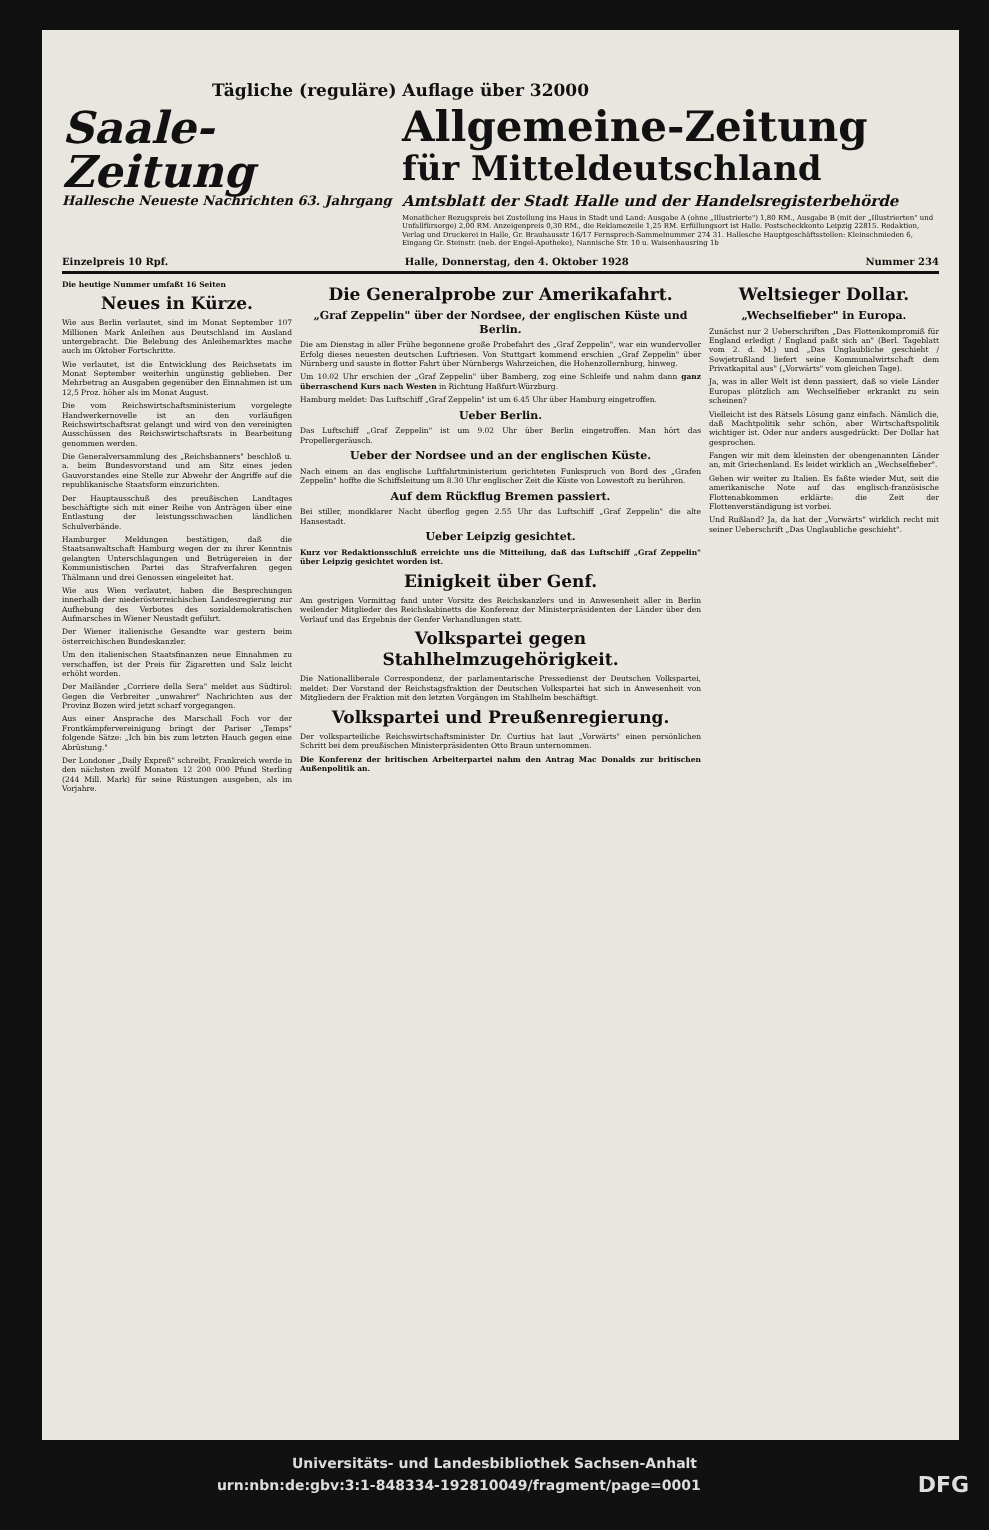Tägliche (reguläre) Auflage über 32000
Saale-Zeitung
Hallesche Neueste Nachrichten 63. Jahrgang
Allgemeine-Zeitung
für Mitteldeutschland
Amtsblatt der Stadt Halle und der Handelsregisterbehörde
Monatlicher Bezugspreis bei Zustellung ins Haus in Stadt und Land: Ausgabe A (ohne „Illustrierte") 1,80 RM., Ausgabe B (mit der „Illustrierten" und Unfallfürsorge) 2,00 RM. Anzeigenpreis 0,30 RM., die Reklamezeile 1,25 RM. Erfüllungsort ist Halle. Postscheckkonto Leipzig 22815. Redaktion, Verlag und Druckerei in Halle, Gr. Brauhausstr 16/17 Fernsprech-Sammelnummer 274 31. Hallesche Hauptgeschäftsstellen: Kleinschmieden 6, Eingang Gr. Steinstr. (neb. der Engel-Apotheke), Nannische Str. 10 u. Waisenhausring 1b
Einzelpreis 10 Rpf. Halle, Donnerstag, den 4. Oktober 1928 Nummer 234
Die heutige Nummer umfaßt 16 Seiten
Neues in Kürze.
Wie aus Berlin verlautet, sind im Monat September 107 Millionen Mark Anleihen aus Deutschland im Ausland untergebracht. Die Belebung des Anleihemarktes mache auch im Oktober Fortschritte.
Wie verlautet, ist die Entwicklung des Reichsetats im Monat September weiterhin ungünstig geblieben. Der Mehrbetrag an Ausgaben gegenüber den Einnahmen ist um 12,5 Proz. höher als im Monat August.
Die vom Reichswirtschaftsministerium vorgelegte Handwerkernovelle ist an den vorläufigen Reichswirtschaftsrat gelangt und wird von den vereinigten Ausschüssen des Reichswirtschaftsrats in Bearbeitung genommen werden.
Die Generalversammlung des „Reichsbanners" beschloß u. a. beim Bundesvorstand und am Sitz eines jeden Gauvorstandes eine Stelle zur Abwehr der Angriffe auf die republikanische Staatsform einzurichten.
Der Hauptausschuß des preußischen Landtages beschäftigte sich mit einer Reihe von Anträgen über eine Entlastung der leistungsschwachen ländlichen Schulverbände.
Hamburger Meldungen bestätigen, daß die Staatsanwaltschaft Hamburg wegen der zu ihrer Kenntnis gelangten Unterschlagungen und Betrügereien in der Kommunistischen Partei das Strafverfahren gegen Thälmann und drei Genossen eingeleitet hat.
Wie aus Wien verlautet, haben die Besprechungen innerhalb der niederösterreichischen Landesregierung zur Aufhebung des Verbotes des sozialdemokratischen Aufmarsches in Wiener Neustadt geführt.
Der Wiener italienische Gesandte war gestern beim österreichischen Bundeskanzler.
Um den italienischen Staatsfinanzen neue Einnahmen zu verschaffen, ist der Preis für Zigaretten und Salz leicht erhöht worden.
Der Mailänder „Corriere della Sera" meldet aus Südtirol: Gegen die Verbreiter „unwahrer" Nachrichten aus der Provinz Bozen wird jetzt scharf vorgegangen.
Aus einer Ansprache des Marschall Foch vor der Frontkämpfervereinigung bringt der Pariser „Temps" folgende Sätze: „Ich bin bis zum letzten Hauch gegen eine Abrüstung."
Der Londoner „Daily Expreß" schreibt, Frankreich werde in den nächsten zwölf Monaten 12 200 000 Pfund Sterling (244 Mill. Mark) für seine Rüstungen ausgeben, als im Vorjahre.
Die Generalprobe zur Amerikafahrt.
„Graf Zeppelin" über der Nordsee, der englischen Küste und Berlin.
Die am Dienstag in aller Frühe begonnene große Probefahrt des „Graf Zeppelin", war ein wundervoller Erfolg dieses neuesten deutschen Luftriesen. Von Stuttgart kommend erschien „Graf Zeppelin" über Nürnberg und sauste in flotter Fahrt über Nürnbergs Wahrzeichen, die Hohenzollernburg, hinweg.
Um 10.02 Uhr erschien der „Graf Zeppelin" über Bamberg, zog eine Schleife und nahm dann ganz überraschend Kurs nach Westen in Richtung Haßfurt-Würzburg.
Hamburg meldet: Das Luftschiff „Graf Zeppelin" ist um 6.45 Uhr über Hamburg eingetroffen.
Ueber Berlin.
Das Luftschiff „Graf Zeppelin" ist um 9.02 Uhr über Berlin eingetroffen. Man hört das Propellergeräusch.
Ueber der Nordsee und an der englischen Küste.
Nach einem an das englische Luftfahrtministerium gerichteten Funkspruch von Bord des „Grafen Zeppelin" hoffte die Schiffsleitung um 8.30 Uhr englischer Zeit die Küste von Lowestoft zu berühren.
Auf dem Rückflug Bremen passiert.
Bei stiller, mondklarer Nacht überflog gegen 2.55 Uhr das Luftschiff „Graf Zeppelin" die alte Hansestadt.
Ueber Leipzig gesichtet.
Kurz vor Redaktionsschluß erreichte uns die Mitteilung, daß das Luftschiff „Graf Zeppelin" über Leipzig gesichtet worden ist.
Einigkeit über Genf.
Am gestrigen Vormittag fand unter Vorsitz des Reichskanzlers und in Anwesenheit aller in Berlin weilender Mitglieder des Reichskabinetts die Konferenz der Ministerpräsidenten der Länder über den Verlauf und das Ergebnis der Genfer Verhandlungen statt.
Volkspartei gegen Stahlhelmzugehörigkeit.
Die Nationalliberale Correspondenz, der parlamentarische Pressedienst der Deutschen Volkspartei, meldet: Der Vorstand der Reichstagsfraktion der Deutschen Volkspartei hat sich in Anwesenheit von Mitgliedern der Fraktion mit den letzten Vorgängen im Stahlhelm beschäftigt.
Volkspartei und Preußenregierung.
Der volksparteiliche Reichswirtschaftsminister Dr. Curtius hat laut „Vorwärts" einen persönlichen Schritt bei dem preußischen Ministerpräsidenten Otto Braun unternommen.
Die Konferenz der britischen Arbeiterpartei nahm den Antrag Mac Donalds zur britischen Außenpolitik an.
Weltsieger Dollar.
„Wechselfieber" in Europa.
Zunächst nur 2 Ueberschriften „Das Flottenkompromiß für England erledigt / England paßt sich an" (Berl. Tageblatt vom 2. d. M.) und „Das Unglaubliche geschieht / Sowjetrußland liefert seine Kommunalwirtschaft dem Privatkapital aus" („Vorwärts" vom gleichen Tage).
Ja, was in aller Welt ist denn passiert, daß so viele Länder Europas plötzlich am Wechselfieber erkrankt zu sein scheinen?
Vielleicht ist des Rätsels Lösung ganz einfach. Nämlich die, daß Machtpolitik sehr schön, aber Wirtschaftspolitik wichtiger ist. Oder nur anders ausgedrückt: Der Dollar hat gesprochen.
Fangen wir mit dem kleinsten der obengenannten Länder an, mit Griechenland. Es leidet wirklich an „Wechselfieber".
Gehen wir weiter zu Italien. Es faßte wieder Mut, seit die amerikanische Note auf das englisch-französische Flottenabkommen erklärte: die Zeit der Flottenverständigung ist vorbei.
Und Rußland? Ja, da hat der „Vorwärts" wirklich recht mit seiner Ueberschrift „Das Unglaubliche geschieht".
Universitäts- und Landesbibliothek Sachsen-Anhalt
urn:nbn:de:gbv:3:1-848334-192810049/fragment/page=0001 DFG